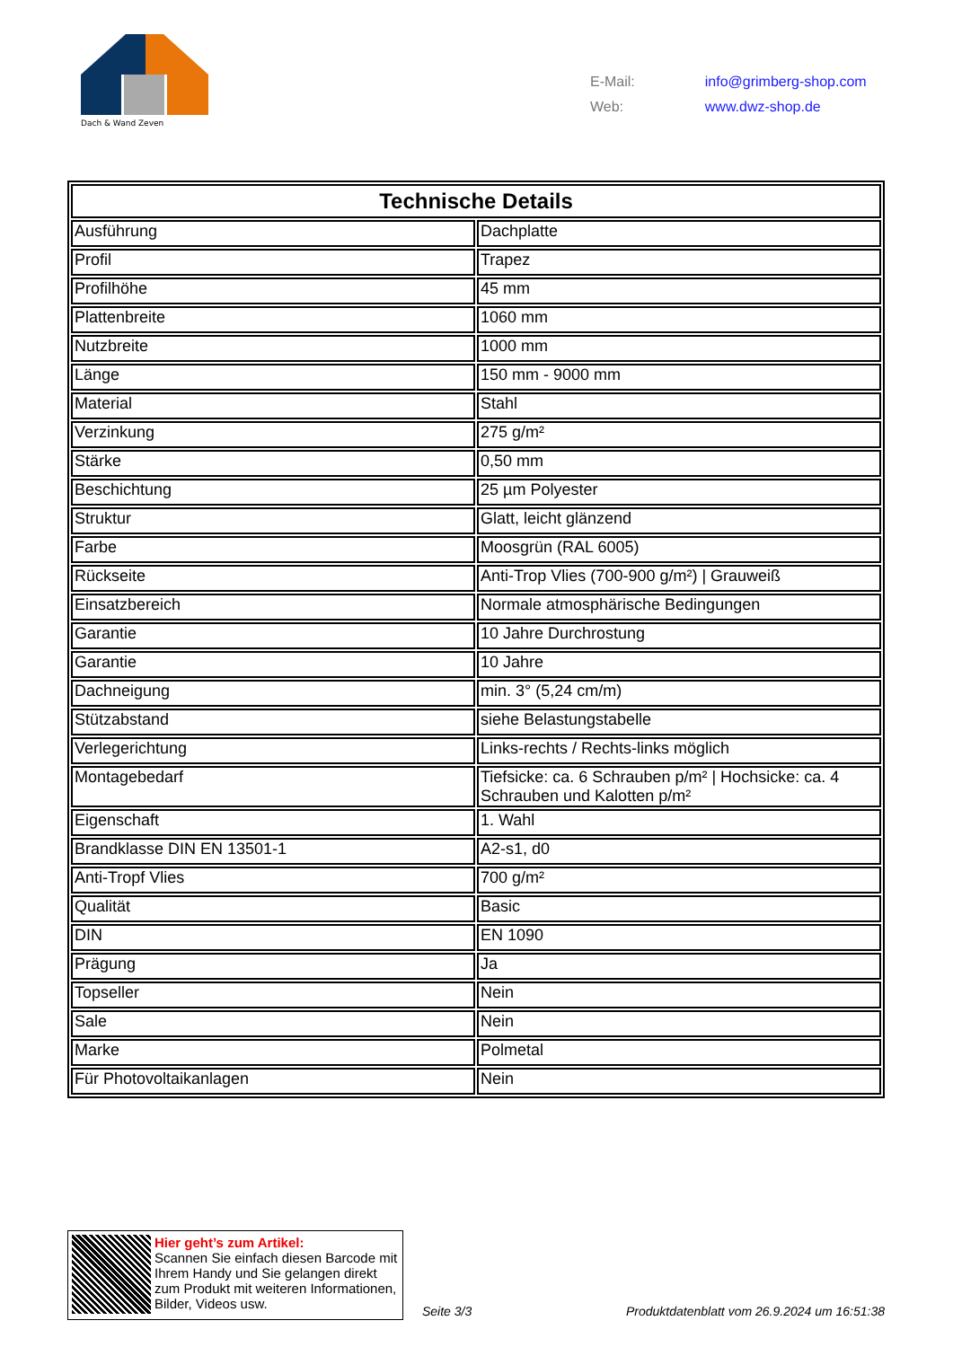Dach & Wand Zeven
| E-Mail: | info@grimberg-shop.com |
| Web: | www.dwz-shop.de |
| Technische Details | |
| --- | --- |
| Ausführung | Dachplatte |
| Profil | Trapez |
| Profilhöhe | 45 mm |
| Plattenbreite | 1060 mm |
| Nutzbreite | 1000 mm |
| Länge | 150 mm - 9000 mm |
| Material | Stahl |
| Verzinkung | 275 g/m² |
| Stärke | 0,50 mm |
| Beschichtung | 25 µm Polyester |
| Struktur | Glatt, leicht glänzend |
| Farbe | Moosgrün (RAL 6005) |
| Rückseite | Anti-Trop Vlies (700-900 g/m²) / Grauweiß |
| Einsatzbereich | Normale atmosphärische Bedingungen |
| Garantie | 10 Jahre Durchrostung |
| Garantie | 10 Jahre |
| Dachneigung | min. 3° (5,24 cm/m) |
| Stützabstand | siehe Belastungstabelle |
| Verlegerichtung | Links-rechts / Rechts-links möglich |
| Montagebedarf | Tiefsicke: ca. 6 Schrauben p/m² / Hochsicke: ca. 4 Schrauben und Kalotten p/m² |
| Eigenschaft | 1. Wahl |
| Brandklasse DIN EN 13501-1 | A2-s1, d0 |
| Anti-Tropf Vlies | 700 g/m² |
| Qualität | Basic |
| DIN | EN 1090 |
| Prägung | Ja |
| Topseller | Nein |
| Sale | Nein |
| Marke | Polmetal |
| Für Photovoltaikanlagen | Nein |
Hier geht’s zum Artikel:
Scannen Sie einfach diesen Barcode mit Ihrem Handy und Sie gelangen direkt zum Produkt mit weiteren Informationen, Bilder, Videos usw.
Seite 3/3
Produktdatenblatt vom 26.9.2024 um 16:51:38